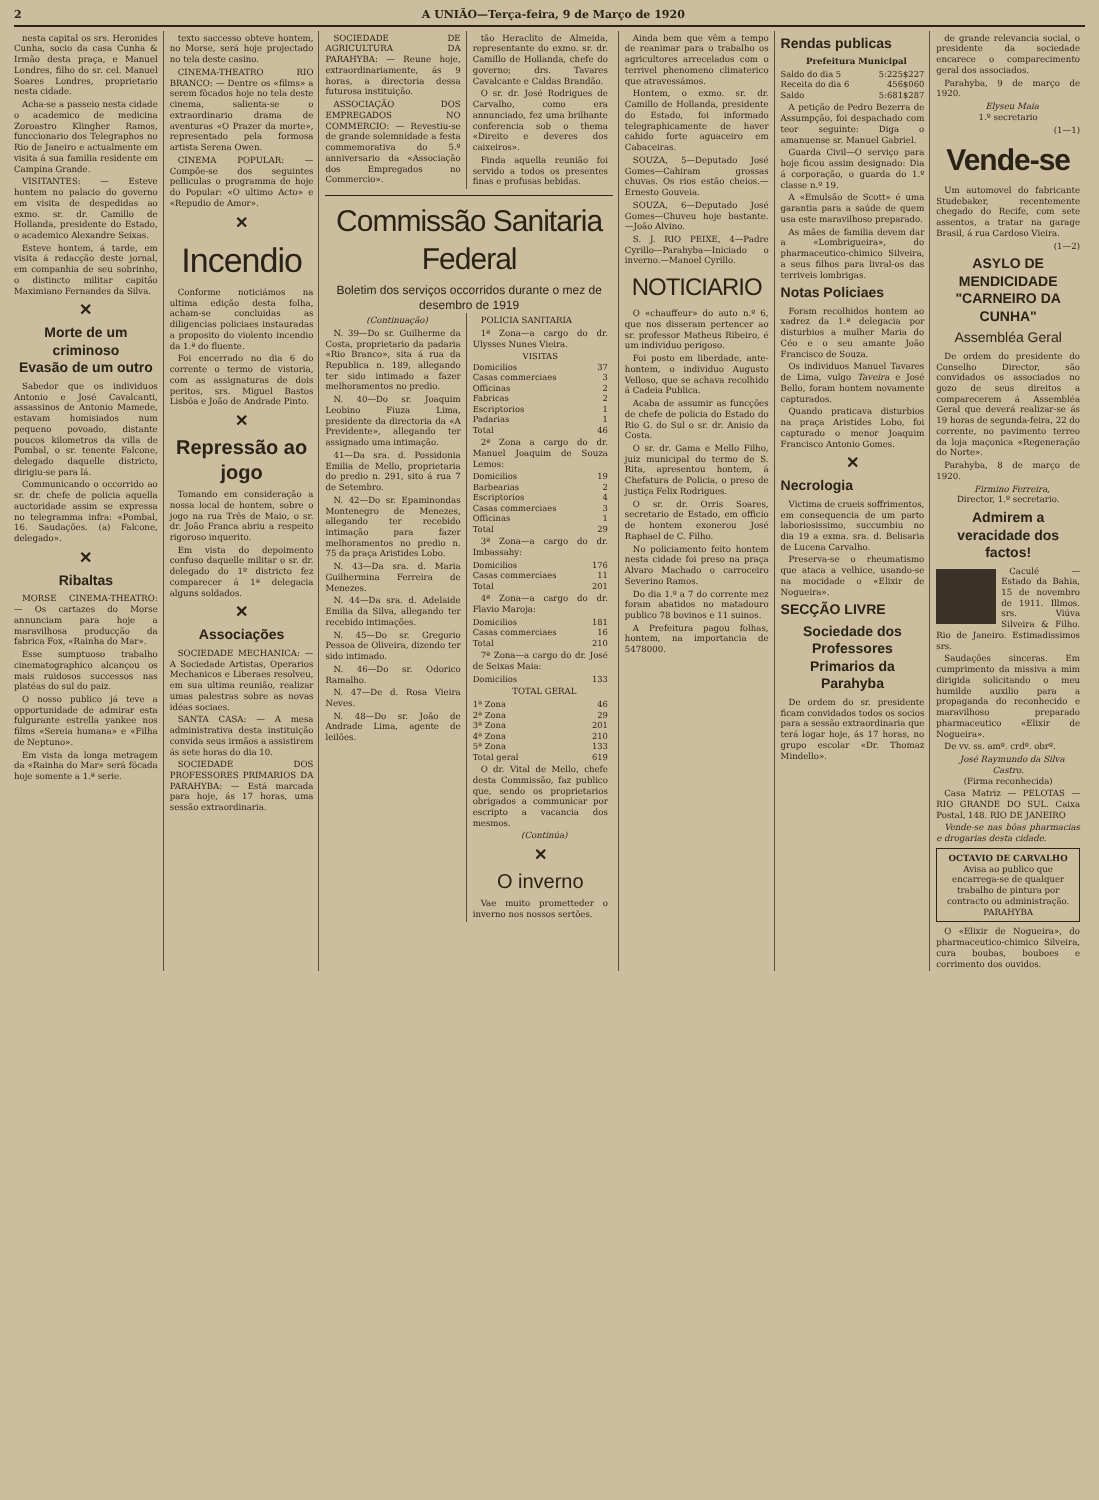2 A UNIÃO—Terça-feira, 9 de Março de 1920
nesta capital os srs. Heronides Cunha, socio da casa Cunha & Irmão desta praça, e Manuel Londres, filho do sr. cel. Manuel Soares Londres, proprietario nesta cidade.
Acha-se a passeio nesta cidade o academico de medicina Zoroastro Klingher Ramos, funccionario dos Telegraphos no Rio de Janeiro e actualmente em visita á sua familia residente em Campina Grande.
VISITANTES: — Esteve hontem no palacio do governo em visita de despedidas ao exmo. sr. dr. Camillo de Hollanda, presidente do Estado, o academico Alexandre Seixas.
Esteve hontem, á tarde, em visita á redacção deste jornal, em companhia de seu sobrinho, o distincto militar capitão Maximiano Fernandes da Silva.
✕
Morte de um criminoso
Evasão de um outro
Sabedor que os individuos Antonio e José Cavalcanti, assassinos de Antonio Mamede, estavam homisiados num pequeno povoado, distante poucos kilometros da villa de Pombal, o sr. tenente Falcone, delegado daquelle districto, dirigiu-se para lá.
Communicando o occorrido ao sr. dr. chefe de policia aquella auctoridade assim se expressa no telegramma infra: «Pombal, 16. Saudações. (a) Falcone, delegado».
✕
Ribaltas
MORSE CINEMA-THEATRO: — Os cartazes do Morse annunciam para hoje a maravilhosa producção da fabrica Fox, «Rainha do Mar».
Esse sumptuoso trabalho cinematographico alcançou os mais ruidosos successos nas platéas do sul do paiz.
O nosso publico já teve a opportunidade de admirar esta fulgurante estrella yankee nos films «Sereia humana» e «Filha de Neptuno».
Em vista da longa metragem da «Rainha do Mar» será fôcada hoje somente a 1.ª serie.
texto saccesso obteve hontem, no Morse, será hoje projectado no tela deste casino.
CINEMA-THEATRO RIO BRANCO: — Dentre os «films» a serem fôcados hoje no tela deste cinema, salienta-se o extraordinario drama de aventuras «O Prazer da morte», representado pela formosa artista Serena Owen.
CINEMA POPULAR: — Compõe-se dos seguintes pelliculas o programma de hoje do Popular: «O ultimo Acto» e «Repudio de Amor».
✕
Incendio
Conforme noticiámos na ultima edição desta folha, acham-se concluidas as diligencias policiaes instauradas a proposito do violento incendio da 1.ª do fluente.
Foi encerrado no dia 6 do corrente o termo de vistoria, com as assignaturas de dois peritos, srs. Miguel Bastos Lisbôa e João de Andrade Pinto.
✕
Repressão ao jogo
Tomando em consideração a nossa local de hontem, sobre o jogo na rua Três de Maio, o sr. dr. João Franca abriu a respeito rigoroso inquerito.
Em vista do depoimento confuso daquelle militar o sr. dr. delegado do 1º districto fez comparecer á 1ª delegacia alguns soldados.
✕
Associações
SOCIEDADE MECHANICA: — A Sociedade Artistas, Operarios Mechanicos e Liberaes resolveu, em sua ultima reunião, realizar umas palestras sobre as novas idéas sociaes.
SANTA CASA: — A mesa administrativa desta instituição convida seus irmãos a assistirem ás sete horas do dia 10.
SOCIEDADE DOS PROFESSORES PRIMARIOS DA PARAHYBA: — Está marcada para hoje, ás 17 horas, uma sessão extraordinaria.
SOCIEDADE DE AGRICULTURA DA PARAHYBA: — Reune hoje, extraordinariamente, ás 9 horas, a directoria dessa futurosa instituição.
ASSOCIAÇÃO DOS EMPREGADOS NO COMMERCIO: — Revestiu-se de grande solemnidade a festa commemorativa do 5.º anniversario da «Associação dos Empregados no Commercio».
tão Heraclito de Almeida, representante do exmo. sr. dr. Camillo de Hollanda, chefe do governo; drs. Tavares Cavalcante e Caldas Brandão.
O sr. dr. José Rodrigues de Carvalho, como era annunciado, fez uma brilhante conferencia sob o thema «Direito e deveres dos caixeiros».
Finda aquella reunião foi servido a todos os presentes finas e profusas bebidas.
Commissão Sanitaria Federal
Boletim dos serviços occorridos durante o mez de desembro de 1919
(Continuação)
N. 39—Do sr. Guilherme da Costa, proprietario da padaria «Rio Branco», sita á rua da Republica n. 189, allegando ter sido intimado a fazer melhoramentos no predio.
N. 40—Do sr. Joaquim Leobino Fiuza Lima, presidente da directoria da «A Previdente», allegando ter assignado uma intimação.
41—Da sra. d. Possidonia Emilia de Mello, proprietaria do predio n. 291, sito á rua 7 de Setembro.
N. 42—Do sr. Epaminondas Montenegro de Menezes, allegando ter recebido intimação para fazer melhoramentos no predio n. 75 da praça Aristides Lobo.
N. 43—Da sra. d. Maria Guilhermina Ferreira de Menezes.
N. 44—Da sra. d. Adelaide Emilia da Silva, allegando ter recebido intimações.
N. 45—Do sr. Gregorio Pessoa de Oliveira, dizendo ter sido intimado.
N. 46—Do sr. Odorico Ramalho.
N. 47—De d. Rosa Vieira Neves.
N. 48—Do sr. João de Andrade Lima, agente de leilões.
POLICIA SANITARIA
1ª Zona—a cargo do dr. Ulysses Nunes Vieira.
| VISITAS | |
| Domicilios | 37 |
| Casas commerciaes | 3 |
| Officinas | 2 |
| Fabricas | 2 |
| Escriptorios | 1 |
| Padarias | 1 |
| Total | 46 |
2ª Zona a cargo do dr. Manuel Joaquim de Souza Lemos:
| Domicilios | 19 |
| Barbearias | 2 |
| Escriptorios | 4 |
| Casas commerciaes | 3 |
| Officinas | 1 |
| Total | 29 |
3ª Zona—a cargo do dr. Imbassahy:
| Domicilios | 176 |
| Casas commerciaes | 11 |
| Total | 201 |
4ª Zona—a cargo do dr. Flavio Maroja:
| Domicilios | 181 |
| Casas commerciaes | 16 |
| Total | 210 |
7ª Zona—a cargo do dr. José de Seixas Maia:
| Domicilios | 133 |
TOTAL GERAL
| 1ª Zona | 46 |
| 2ª Zona | 29 |
| 3ª Zona | 201 |
| 4ª Zona | 210 |
| 5ª Zona | 133 |
| Total geral | 619 |
O dr. Vital de Mello, chefe desta Commissão, faz publico que, sendo os proprietarios obrigados a communicar por escripto a vacancia dos mesmos.
(Continúa)
✕
O inverno
Vae muito prometteder o inverno nos nossos sertões.
Ainda bem que vêm a tempo de reanimar para o trabalho os agricultores arrecelados com o terrivel phenomeno climaterico que atravessámos.
Hontem, o exmo. sr. dr. Camillo de Hollanda, presidente do Estado, foi informado telegraphicamente de haver cahido forte aguaceiro em Cabaceiras.
SOUZA, 5—Deputado José Gomes—Cahiram grossas chuvas. Os rios estão cheios.—Ernesto Gouveia.
SOUZA, 6—Deputado José Gomes—Chuveu hoje bastante.—João Alvino.
S. J. RIO PEIXE, 4—Padre Cyrillo—Parahyba—Iniciado o inverno.—Manoel Cyrillo.
NOTICIARIO
O «chauffeur» do auto n.º 6, que nos disseram pertencer ao sr. professor Matheus Ribeiro, é um individuo perigoso.
Foi posto em liberdade, ante-hontem, o individuo Augusto Velloso, que se achava recolhido á Cadeia Publica.
Acaba de assumir as funcções de chefe de policia do Estado do Rio G. do Sul o sr. dr. Anisio da Costa.
O sr. dr. Gama e Mello Filho, juiz municipal do termo de S. Rita, apresentou hontem, á Chefatura de Policia, o preso de justiça Felix Rodrigues.
O sr. dr. Orris Soares, secretario de Estado, em officio de hontem exonerou José Raphael de C. Filho.
No policiamento feito hontem nesta cidade foi preso na praça Alvaro Machado o carroceiro Severino Ramos.
Do dia 1.º a 7 do corrente mez foram abatidos no matadouro publico 78 bovinos e 11 suinos.
A Prefeitura pagou folhas, hontem, na importancia de 5478000.
Rendas publicas
Prefeitura Municipal
| Saldo do dia 5 | 5:225$227 |
| Receita do dia 6 | 456$060 |
| Saldo | 5:681$287 |
A petição de Pedro Bezerra de Assumpção, foi despachado com teor seguinte: Diga o amanuense sr. Manuel Gabriel.
Guarda Civil—O serviço para hoje ficou assim designado: Dia á corporação, o guarda do 1.º classe n.º 19.
A «Emulsão de Scott» é uma garantia para a saúde de quem usa este maravilhoso preparado.
As mães de familia devem dar a «Lombrigueira», do pharmaceutico-chimico Silveira, a seus filhos para livral-os das terriveis lombrigas.
Notas Policiaes
Foram recolhidos hontem ao xadrez da 1.ª delegacia por disturbios a mulher Maria do Céo e o seu amante João Francisco de Souza.
Os individuos Manuel Tavares de Lima, vulgo Taveira e José Bello, foram hontem novamente capturados.
Quando praticava disturbios na praça Aristides Lobo, foi capturado o menor Joaquim Francisco Antonio Gomes.
✕
Necrologia
Victima de crueis soffrimentos, em consequencia de um parto laboriosissimo, succumbiu no dia 19 a exma. sra. d. Belisaria de Lucena Carvalho.
Preserva-se o rheumatismo que ataca a velhice, usando-se na mocidade o «Elixir de Nogueira».
SECÇÃO LIVRE
Sociedade dos Professores Primarios da Parahyba
De ordem do sr. presidente ficam convidados todos os socios para a sessão extraordinaria que terá logar hoje, ás 17 horas, no grupo escolar «Dr. Thomaz Mindello».
de grande relevancia social, o presidente da sociedade encarece o comparecimento geral dos associados.
Parahyba, 9 de março de 1920.
Elyseu Maia
1.º secretario
(1—1)
Vende-se
Um automovel do fabricante Studebaker, recentemente chegado do Recife, com sete assentos, a tratar na garage Brasil, á rua Cardoso Vieira.
(1—2)
ASYLO DE MENDICIDADE "CARNEIRO DA CUNHA"
Assembléa Geral
De ordem do presidente do Conselho Director, são convidados os associados no gozo de seus direitos a comparecerem á Assembléa Geral que deverá realizar-se ás 19 horas de segunda-feira, 22 do corrente, no pavimento terreo da loja maçonica «Regeneração do Norte».
Parahyba, 8 de março de 1920.
Firmino Ferreira,
Director, 1.º secretario.
Admirem a veracidade dos factos!
Caculé — Estado da Bahia, 15 de novembro de 1911. Illmos. srs. Viúva Silveira & Filho. Rio de Janeiro. Estimadissimos srs.
Saudações sinceras. Em cumprimento da missiva a mim dirigida solicitando o meu humilde auxilio para a propaganda do reconhecido e maravilhoso preparado pharmaceutico «Elixir de Nogueira».
De vv. ss. amº. crdº. obrº.
José Raymundo da Silva Castro.
(Firma reconhecida)
Casa Matriz — PELOTAS — RIO GRANDE DO SUL. Caixa Postal, 148. RIO DE JANEIRO
Vende-se nas bôas pharmacias e drogarias desta cidade.
OCTAVIO DE CARVALHO
Avisa ao publico que encarrega-se de qualquer trabalho de pintura por contracto ou administração.
PARAHYBA
O «Elixir de Nogueira», do pharmaceutico-chimico Silveira, cura boubas, bouboes e corrimento dos ouvidos.